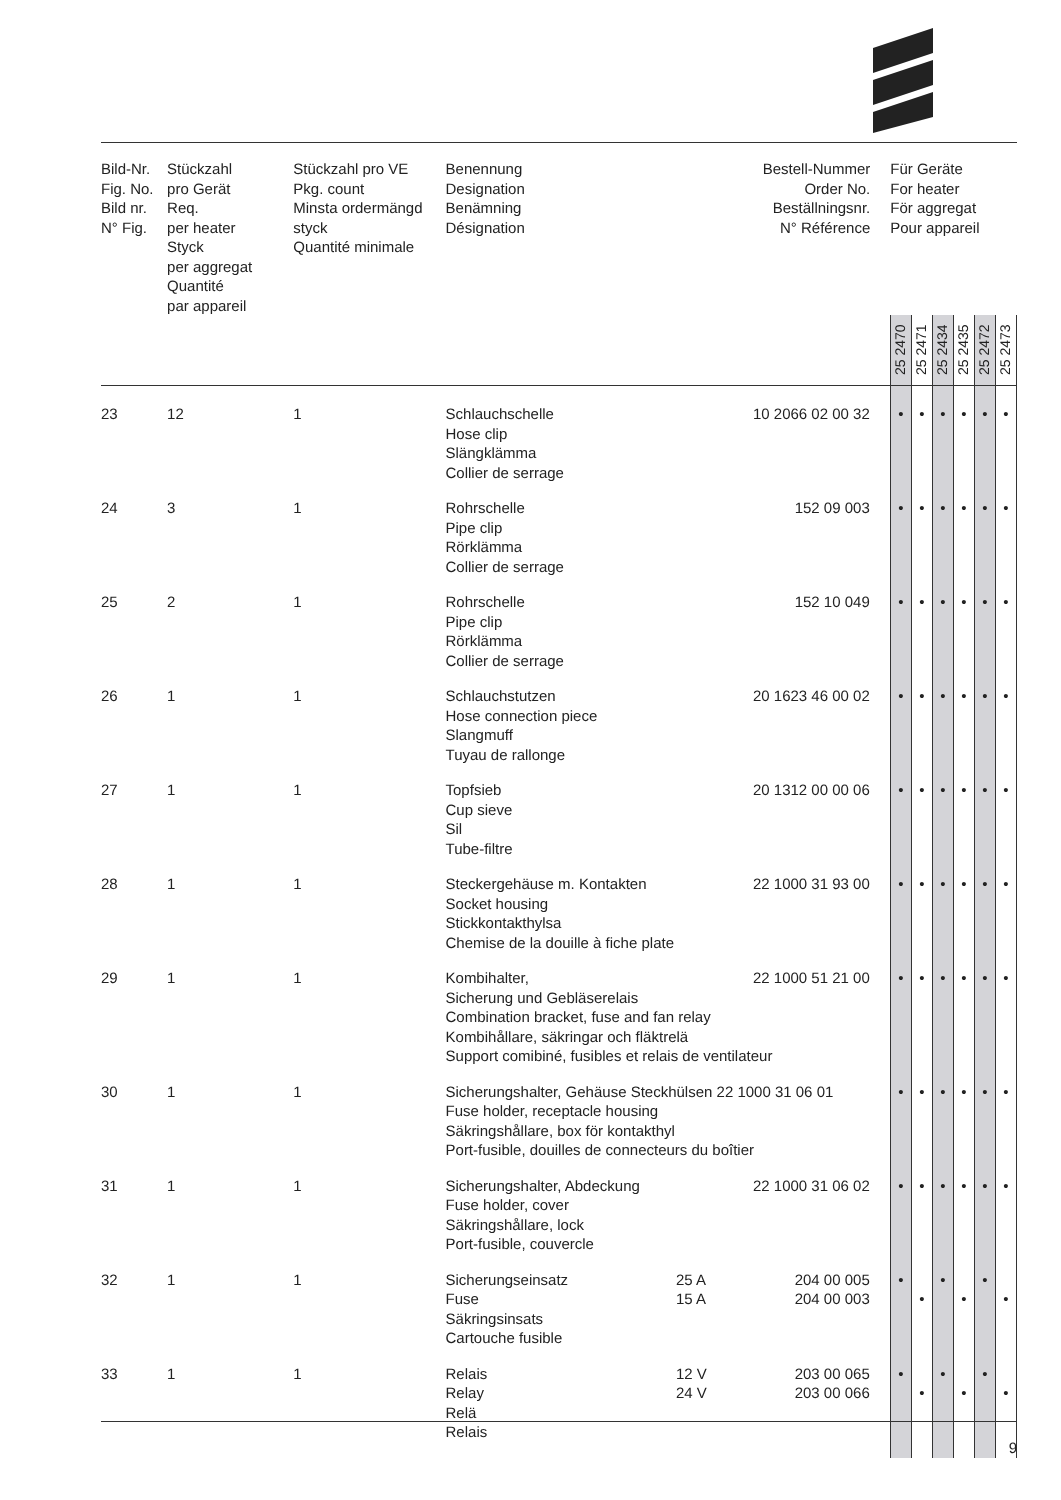| Bild-Nr. Fig. No. Bild nr. N° Fig. | Stückzahl pro Gerät Req. per heater Styck per aggregat Quantité par appareil | Stückzahl pro VE Pkg. count Minsta ordermängd styck Quantité minimale | Benennung Designation Benämning Désignation | | Bestell-Nummer Order No. Beställningsnr. N° Référence | Für Geräte For heater För aggregat Pour appareil | | | | | |
| --- | --- | --- | --- | --- | --- | --- | --- | --- | --- | --- | --- |
| | | | | | | 25 2470 | 25 2471 | 25 2434 | 25 2435 | 25 2472 | 25 2473 |
| 23 | 12 | 1 | Schlauchschelle Hose clip Slängklämma Collier de serrage | | 10 2066 02 00 32 | • | • | • | • | • | • |
| 24 | 3 | 1 | Rohrschelle Pipe clip Rörklämma Collier de serrage | | 152 09 003 | • | • | • | • | • | • |
| 25 | 2 | 1 | Rohrschelle Pipe clip Rörklämma Collier de serrage | | 152 10 049 | • | • | • | • | • | • |
| 26 | 1 | 1 | Schlauchstutzen Hose connection piece Slangmuff Tuyau de rallonge | | 20 1623 46 00 02 | • | • | • | • | • | • |
| 27 | 1 | 1 | Topfsieb Cup sieve Sil Tube-filtre | | 20 1312 00 00 06 | • | • | • | • | • | • |
| 28 | 1 | 1 | Steckergehäuse m. Kontakten Socket housing Stickkontakthylsa Chemise de la douille à fiche plate | | 22 1000 31 93 00 | • | • | • | • | • | • |
| 29 | 1 | 1 | Kombihalter, 22 1000 51 21 00 Sicherung und Gebläserelais Combination bracket, fuse and fan relay Kombihållare, säkringar och fläktrelä Support comibiné, fusibles et relais de ventilateur | | | • | • | • | • | • | • |
| 30 | 1 | 1 | Sicherungshalter, Gehäuse Steckhülsen 22 1000 31 06 01 Fuse holder, receptacle housing Säkringshållare, box för kontakthyl Port-fusible, douilles de connecteurs du boîtier | | | • | • | • | • | • | • |
| 31 | 1 | 1 | Sicherungshalter, Abdeckung Fuse holder, cover Säkringshållare, lock Port-fusible, couvercle | | 22 1000 31 06 02 | • | • | • | • | • | • |
| 32 | 1 | 1 | Sicherungseinsatz Fuse Säkringsinsats Cartouche fusible | 25 A 15 A | 204 00 005 204 00 003 | • | • | • | • | • | • |
| 33 | 1 | 1 | Relais Relay Relä Relais | 12 V 24 V | 203 00 065 203 00 066 | • | • | • | • | • | • |
9